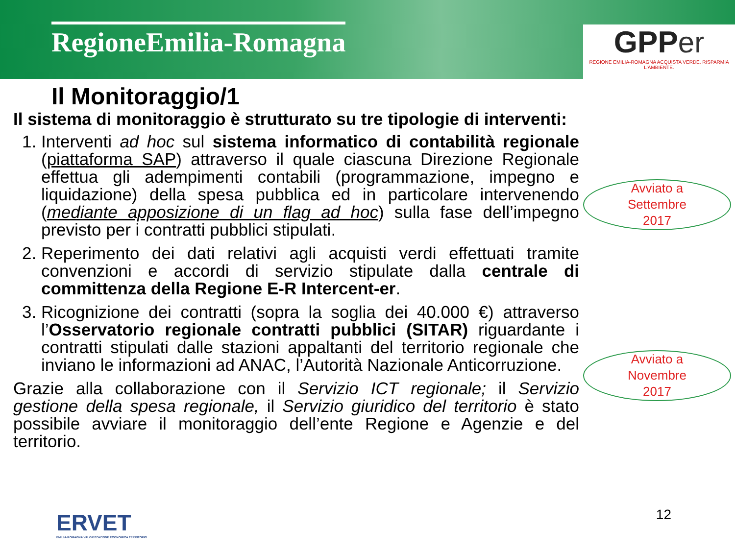RegioneEmilia-Romagna
GPP er
REGIONE EMILIA-ROMAGNA ACQUISTA VERDE. RISPARMIA L'AMBIENTE.
Il Monitoraggio/1
Il sistema di monitoraggio è strutturato su tre tipologie di interventi:
1. Interventi ad hoc sul sistema informatico di contabilità regionale (piattaforma SAP) attraverso il quale ciascuna Direzione Regionale effettua gli adempimenti contabili (programmazione, impegno e liquidazione) della spesa pubblica ed in particolare intervenendo (mediante apposizione di un flag ad hoc) sulla fase dell’impegno previsto per i contratti pubblici stipulati.
2. Reperimento dei dati relativi agli acquisti verdi effettuati tramite convenzioni e accordi di servizio stipulate dalla centrale di committenza della Regione E-R Intercent-er.
3. Ricognizione dei contratti (sopra la soglia dei 40.000 €) attraverso l’Osservatorio regionale contratti pubblici (SITAR) riguardante i contratti stipulati dalle stazioni appaltanti del territorio regionale che inviano le informazioni ad ANAC, l’Autorità Nazionale Anticorruzione.
Grazie alla collaborazione con il Servizio ICT regionale; il Servizio gestione della spesa regionale, il Servizio giuridico del territorio è stato possibile avviare il monitoraggio dell’ente Regione e Agenzie e del territorio.
Avviato a
Settembre
2017
Avviato a
Novembre
2017
ERVET
EMILIA-ROMAGNA VALORIZZAZIONE ECONOMICA TERRITORIO
12